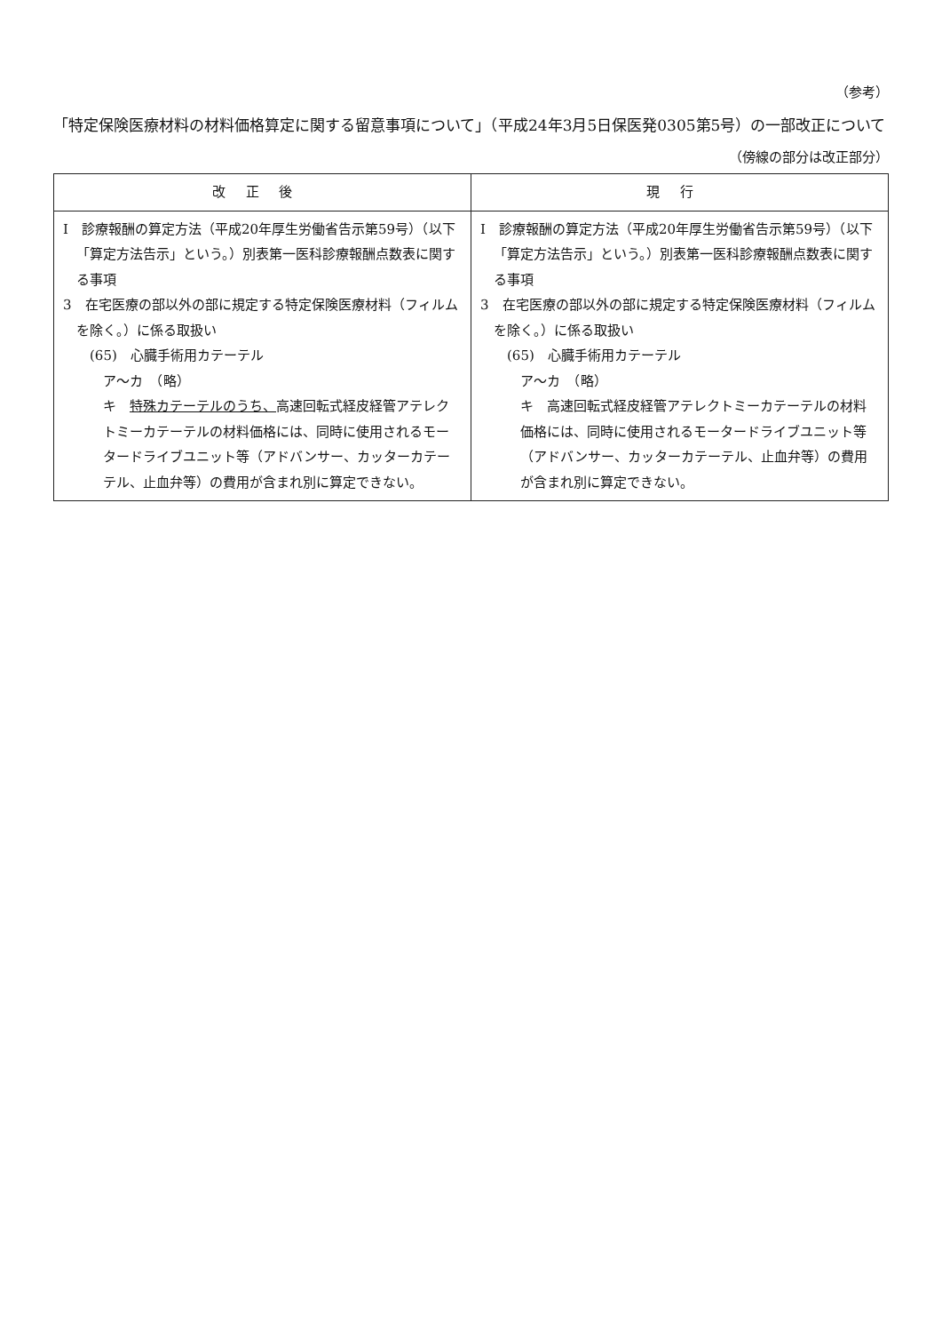（参考）
「特定保険医療材料の材料価格算定に関する留意事項について」（平成24年3月5日保医発0305第5号）の一部改正について
（傍線の部分は改正部分）
| 改正後 | 現行 |
| --- | --- |
| I 診療報酬の算定方法（平成20年厚生労働省告示第59号）（以下「算定方法告示」という。）別表第一医科診療報酬点数表に関する事項 3 在宅医療の部以外の部に規定する特定保険医療材料（フィルムを除く。）に係る取扱い (65) 心臓手術用カテーテル ア～カ （略） キ 特殊カテーテルのうち、 高速回転式経皮経管アテレクトミーカテーテルの材料価格には、同時に使用されるモータードライブユニット等（アドバンサー、カッターカテーテル、止血弁等）の費用が含まれ別に算定できない。 | I 診療報酬の算定方法（平成20年厚生労働省告示第59号）（以下「算定方法告示」という。）別表第一医科診療報酬点数表に関する事項 3 在宅医療の部以外の部に規定する特定保険医療材料（フィルムを除く。）に係る取扱い (65) 心臓手術用カテーテル ア～カ （略） キ 高速回転式経皮経管アテレクトミーカテーテルの材料価格には、同時に使用されるモータードライブユニット等（アドバンサー、カッターカテーテル、止血弁等）の費用が含まれ別に算定できない。 |